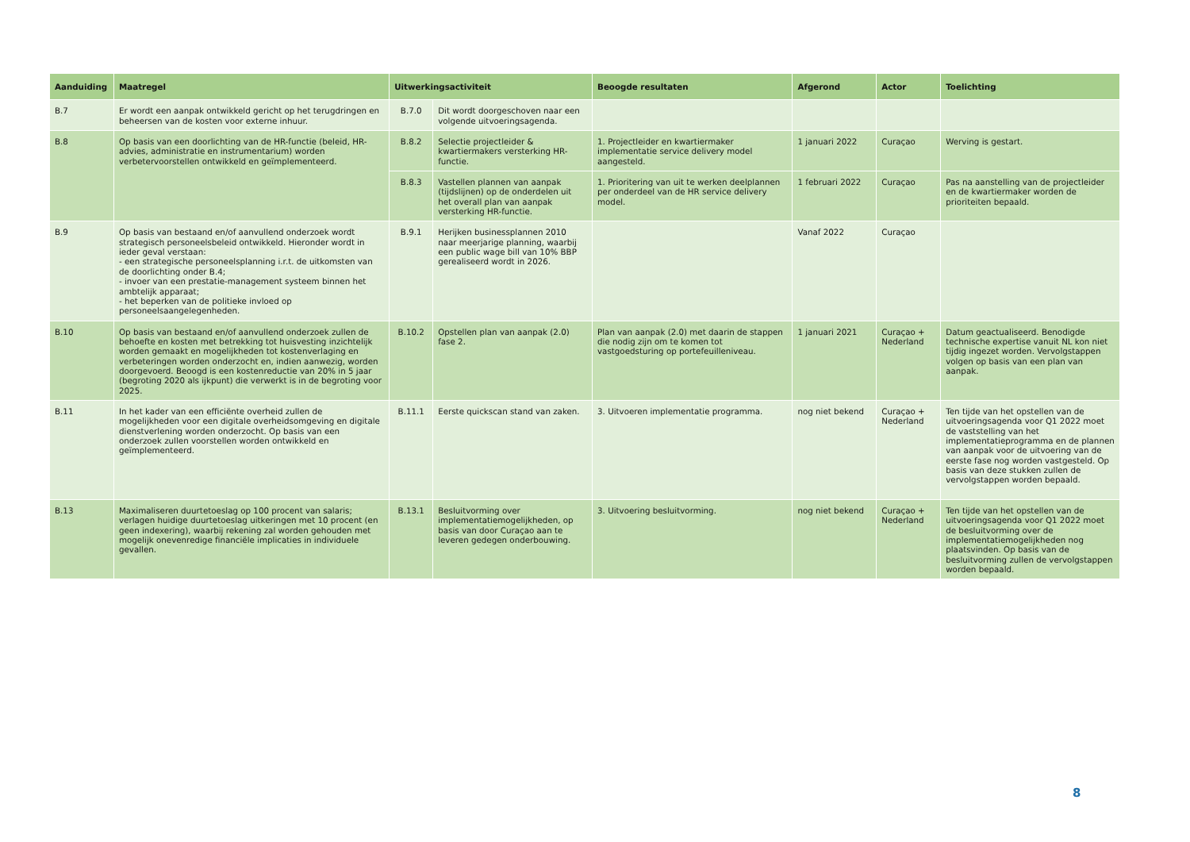| Aanduiding | Maatregel | Uitwerkingsactiviteit | | Beoogde resultaten | Afgerond | Actor | Toelichting |
| --- | --- | --- | --- | --- | --- | --- | --- |
| B.7 | Er wordt een aanpak ontwikkeld gericht op het terugdringen en beheersen van de kosten voor externe inhuur. | B.7.0 | Dit wordt doorgeschoven naar een volgende uitvoeringsagenda. | | | | |
| B.8 | Op basis van een doorlichting van de HR-functie (beleid, HR-advies, administratie en instrumentarium) worden verbetervoorstellen ontwikkeld en geïmplementeerd. | B.8.2 | Selectie projectleider & kwartiermakers versterking HR-functie. | 1. Projectleider en kwartiermaker implementatie service delivery model aangesteld. | 1 januari 2022 | Curaçao | Werving is gestart. |
| | | B.8.3 | Vastellen plannen van aanpak (tijdslijnen) op de onderdelen uit het overall plan van aanpak versterking HR-functie. | 1. Prioritering van uit te werken deelplannen per onderdeel van de HR service delivery model. | 1 februari 2022 | Curaçao | Pas na aanstelling van de projectleider en de kwartiermaker worden de prioriteiten bepaald. |
| B.9 | Op basis van bestaand en/of aanvullend onderzoek wordt strategisch personeelsbeleid ontwikkeld. Hieronder wordt in ieder geval verstaan: - een strategische personeelsplanning i.r.t. de uitkomsten van de doorlichting onder B.4; - invoer van een prestatie-management systeem binnen het ambtelijk apparaat; - het beperken van de politieke invloed op personeelsaangelegenheden. | B.9.1 | Herijken businessplannen 2010 naar meerjarige planning, waarbij een public wage bill van 10% BBP gerealiseerd wordt in 2026. | | Vanaf 2022 | Curaçao | |
| B.10 | Op basis van bestaand en/of aanvullend onderzoek zullen de behoefte en kosten met betrekking tot huisvesting inzichtelijk worden gemaakt en mogelijkheden tot kostenverlaging en verbeteringen worden onderzocht en, indien aanwezig, worden doorgevoerd. Beoogd is een kostenreductie van 20% in 5 jaar (begroting 2020 als ijkpunt) die verwerkt is in de begroting voor 2025. | B.10.2 | Opstellen plan van aanpak (2.0) fase 2. | Plan van aanpak (2.0) met daarin de stappen die nodig zijn om te komen tot vastgoedsturing op portefeuilleniveau. | 1 januari 2021 | Curaçao + Nederland | Datum geactualiseerd. Benodigde technische expertise vanuit NL kon niet tijdig ingezet worden. Vervolgstappen volgen op basis van een plan van aanpak. |
| B.11 | In het kader van een efficiënte overheid zullen de mogelijkheden voor een digitale overheidsomgeving en digitale dienstverlening worden onderzocht. Op basis van een onderzoek zullen voorstellen worden ontwikkeld en geïmplementeerd. | B.11.1 | Eerste quickscan stand van zaken. | 3. Uitvoeren implementatie programma. | nog niet bekend | Curaçao + Nederland | Ten tijde van het opstellen van de uitvoeringsagenda voor Q1 2022 moet de vaststelling van het implementatieprogramma en de plannen van aanpak voor de uitvoering van de eerste fase nog worden vastgesteld. Op basis van deze stukken zullen de vervolgstappen worden bepaald. |
| B.13 | Maximaliseren duurtetoeslag op 100 procent van salaris; verlagen huidige duurtetoeslag uitkeringen met 10 procent (en geen indexering), waarbij rekening zal worden gehouden met mogelijk onevenredige financiële implicaties in individuele gevallen. | B.13.1 | Besluitvorming over implementatiemogelijkheden, op basis van door Curaçao aan te leveren gedegen onderbouwing. | 3. Uitvoering besluitvorming. | nog niet bekend | Curaçao + Nederland | Ten tijde van het opstellen van de uitvoeringsagenda voor Q1 2022 moet de besluitvorming over de implementatiemogelijkheden nog plaatsvinden. Op basis van de besluitvorming zullen de vervolgstappen worden bepaald. |
8